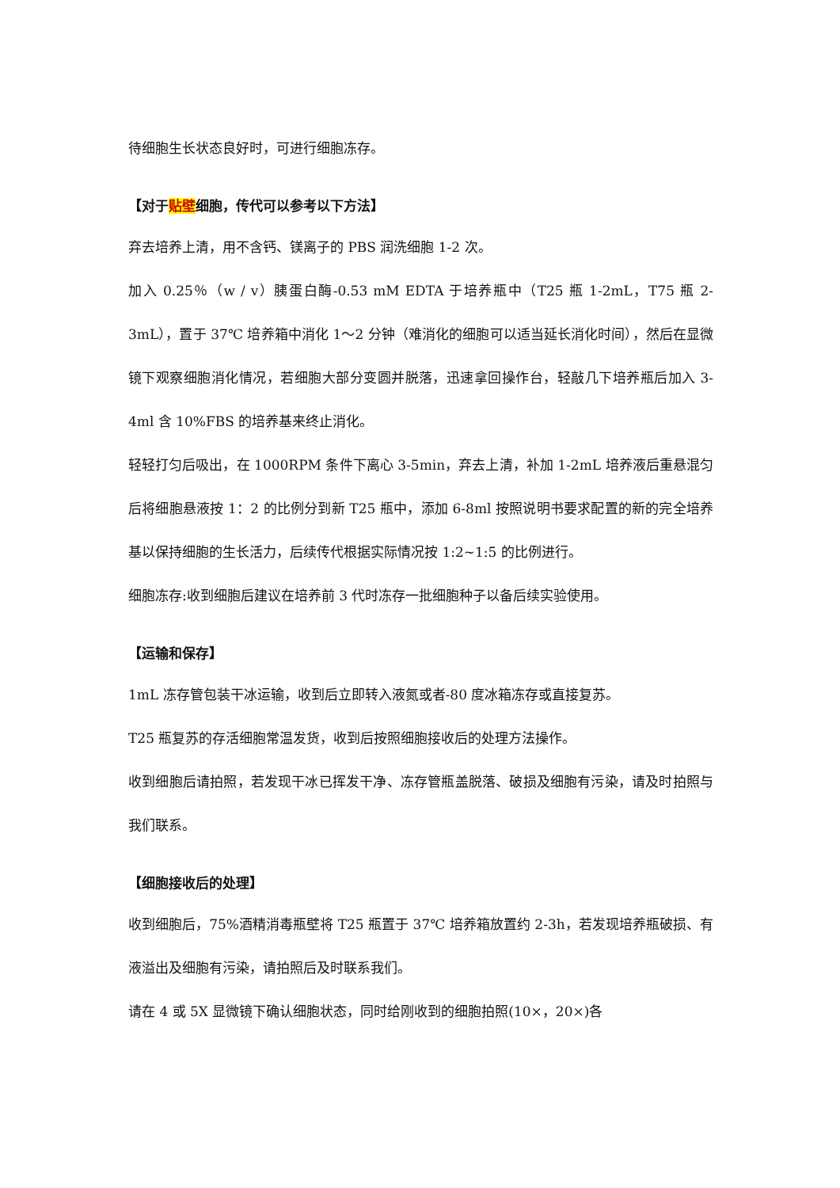待细胞生长状态良好时，可进行细胞冻存。
【对于贴壁细胞，传代可以参考以下方法】
弃去培养上清，用不含钙、镁离子的 PBS 润洗细胞 1-2 次。
加入 0.25％（w / v）胰蛋白酶-0.53 mM EDTA 于培养瓶中（T25 瓶 1-2mL，T75 瓶 2-3mL），置于 37℃ 培养箱中消化 1～2 分钟（难消化的细胞可以适当延长消化时间），然后在显微镜下观察细胞消化情况，若细胞大部分变圆并脱落，迅速拿回操作台，轻敲几下培养瓶后加入 3-4ml 含 10%FBS 的培养基来终止消化。
轻轻打匀后吸出，在 1000RPM 条件下离心 3-5min，弃去上清，补加 1-2mL 培养液后重悬混匀后将细胞悬液按 1：2 的比例分到新 T25 瓶中，添加 6-8ml 按照说明书要求配置的新的完全培养基以保持细胞的生长活力，后续传代根据实际情况按 1:2~1:5 的比例进行。
细胞冻存:收到细胞后建议在培养前 3 代时冻存一批细胞种子以备后续实验使用。
【运输和保存】
1mL 冻存管包装干冰运输，收到后立即转入液氮或者-80 度冰箱冻存或直接复苏。
T25 瓶复苏的存活细胞常温发货，收到后按照细胞接收后的处理方法操作。
收到细胞后请拍照，若发现干冰已挥发干净、冻存管瓶盖脱落、破损及细胞有污染，请及时拍照与我们联系。
【细胞接收后的处理】
收到细胞后，75%酒精消毒瓶壁将 T25 瓶置于 37℃ 培养箱放置约 2-3h，若发现培养瓶破损、有液溢出及细胞有污染，请拍照后及时联系我们。
请在 4 或 5X 显微镜下确认细胞状态，同时给刚收到的细胞拍照(10×，20×)各